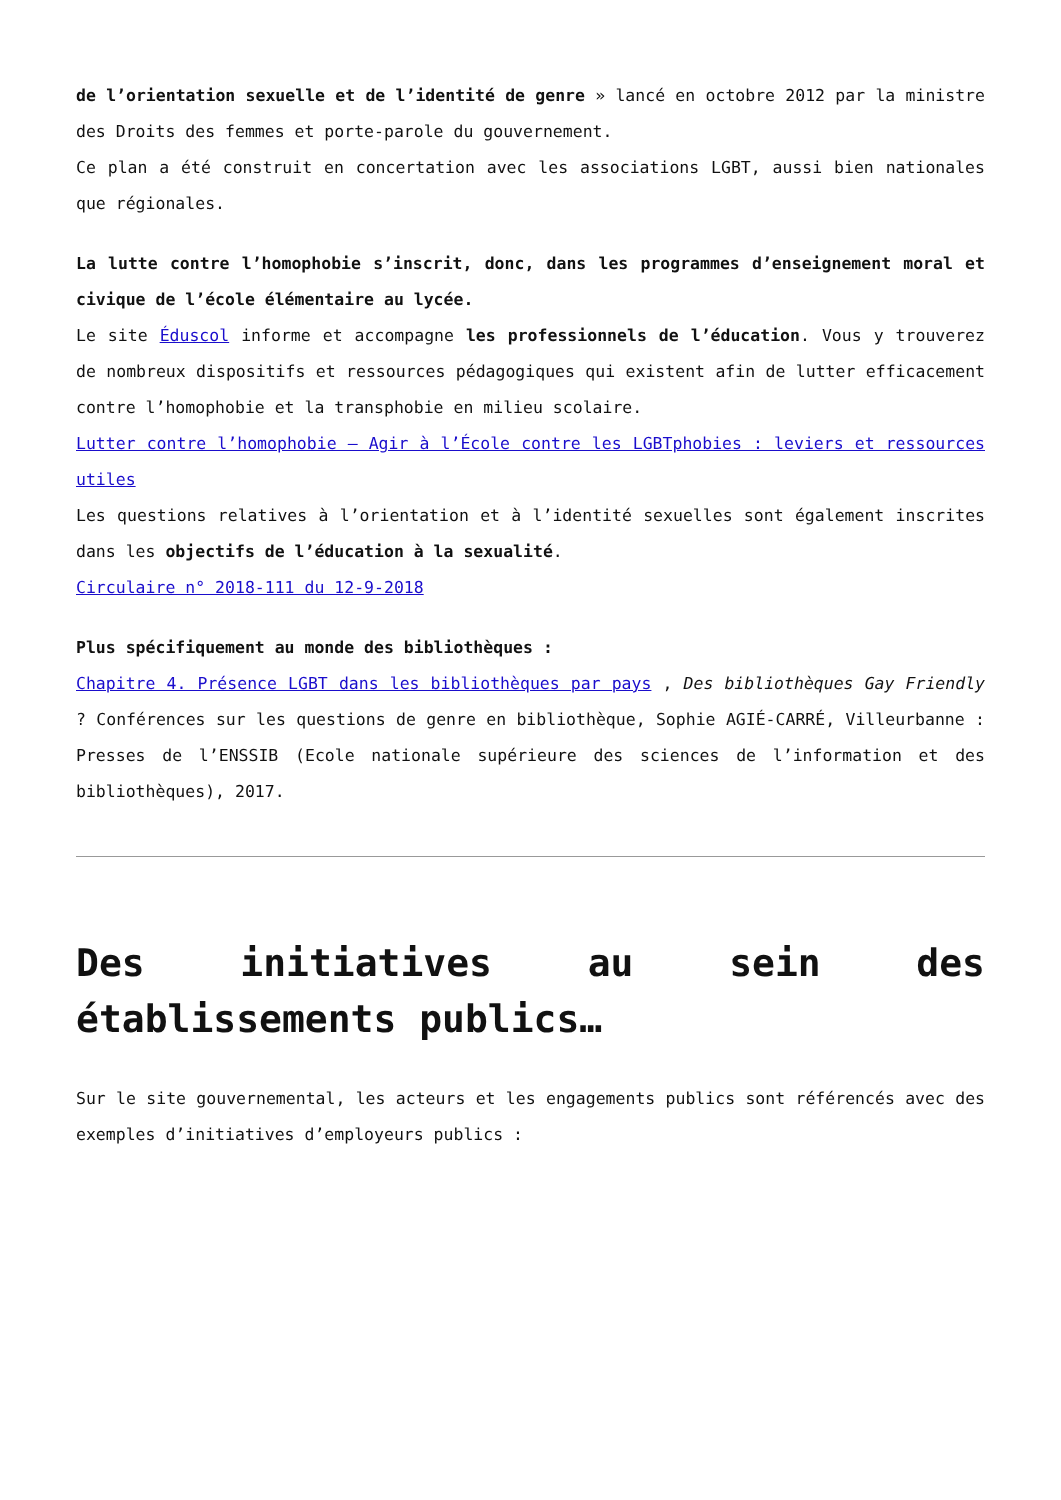de l’orientation sexuelle et de l’identité de genre » lancé en octobre 2012 par la ministre des Droits des femmes et porte-parole du gouvernement.
Ce plan a été construit en concertation avec les associations LGBT, aussi bien nationales que régionales.
La lutte contre l’homophobie s’inscrit, donc, dans les programmes d’enseignement moral et civique de l’école élémentaire au lycée.
Le site Éduscol informe et accompagne les professionnels de l’éducation. Vous y trouverez de nombreux dispositifs et ressources pédagogiques qui existent afin de lutter efficacement contre l’homophobie et la transphobie en milieu scolaire.
Lutter contre l’homophobie – Agir à l’École contre les LGBTphobies : leviers et ressources utiles
Les questions relatives à l’orientation et à l’identité sexuelles sont également inscrites dans les objectifs de l’éducation à la sexualité.
Circulaire n° 2018-111 du 12-9-2018
Plus spécifiquement au monde des bibliothèques :
Chapitre 4. Présence LGBT dans les bibliothèques par pays , Des bibliothèques Gay Friendly ? Conférences sur les questions de genre en bibliothèque, Sophie AGIÉ-CARRÉ, Villeurbanne : Presses de l’ENSSIB (Ecole nationale supérieure des sciences de l’information et des bibliothèques), 2017.
Des initiatives au sein des établissements publics…
Sur le site gouvernemental, les acteurs et les engagements publics sont référencés avec des exemples d’initiatives d’employeurs publics :